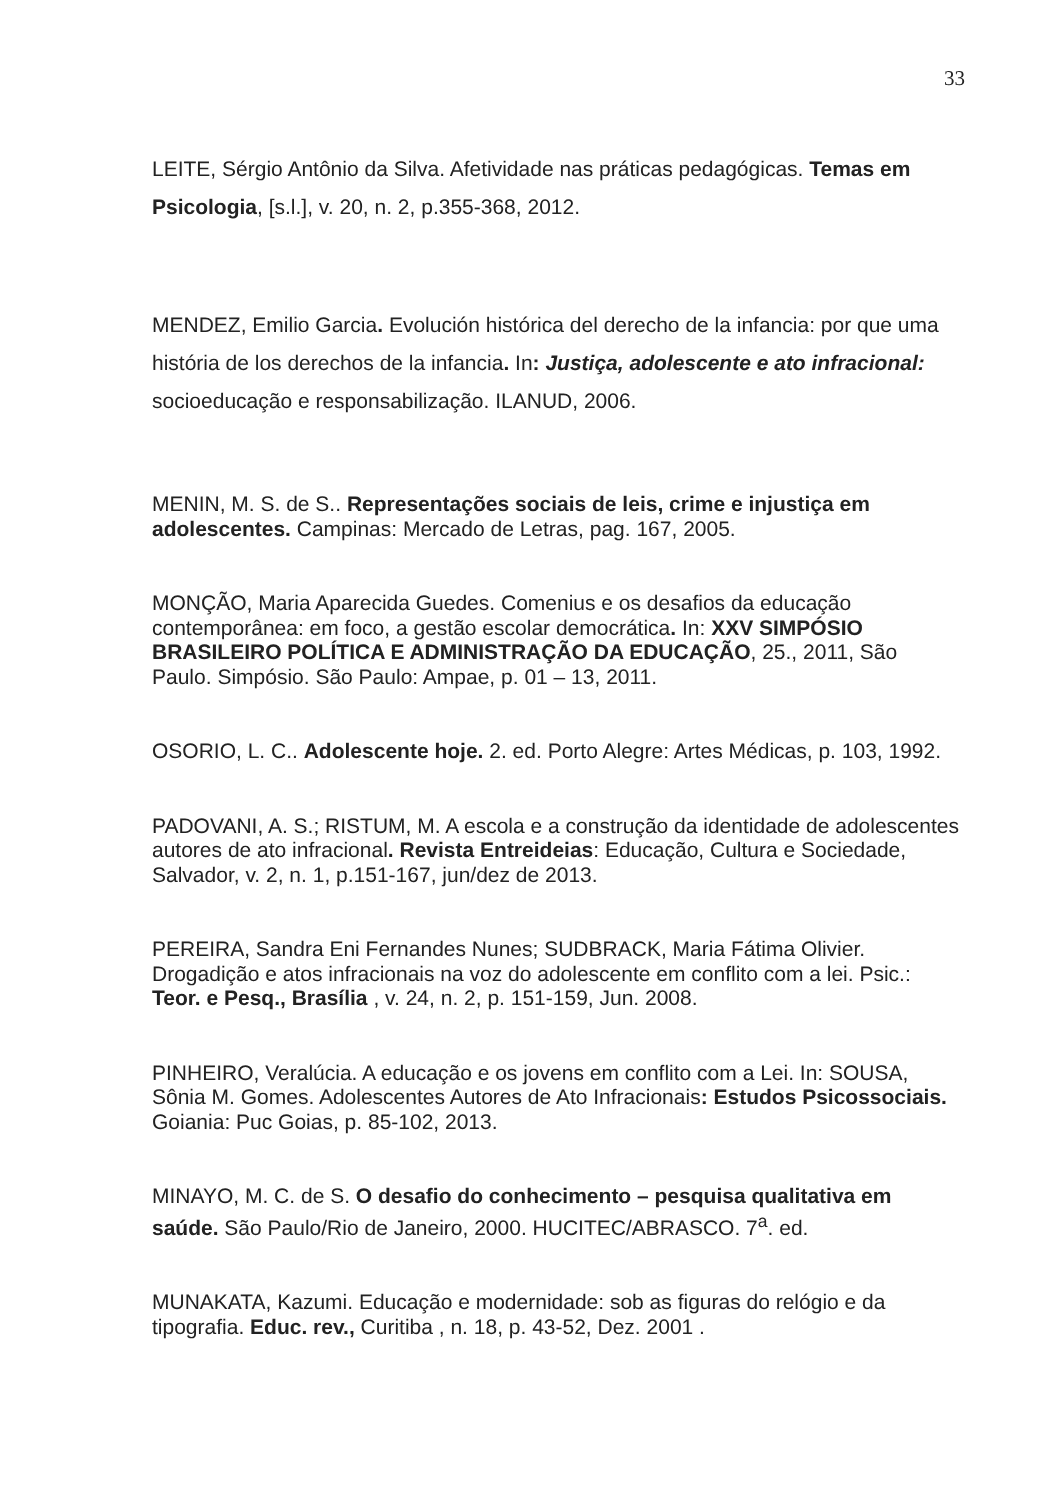33
LEITE, Sérgio Antônio da Silva. Afetividade nas práticas pedagógicas. Temas em Psicologia, [s.l.], v. 20, n. 2, p.355-368, 2012.
MENDEZ, Emilio Garcia. Evolución histórica del derecho de la infancia: por que uma história de los derechos de la infancia. In: Justiça, adolescente e ato infracional: socioeducação e responsabilização. ILANUD, 2006.
MENIN, M. S. de S.. Representações sociais de leis, crime e injustiça em adolescentes. Campinas: Mercado de Letras, pag. 167, 2005.
MONÇÃO, Maria Aparecida Guedes. Comenius e os desafios da educação contemporânea: em foco, a gestão escolar democrática. In: XXV SIMPÓSIO BRASILEIRO POLÍTICA E ADMINISTRAÇÃO DA EDUCAÇÃO, 25., 2011, São Paulo. Simpósio. São Paulo: Ampae, p. 01 – 13, 2011.
OSORIO, L. C.. Adolescente hoje. 2. ed. Porto Alegre: Artes Médicas, p. 103, 1992.
PADOVANI, A. S.; RISTUM, M. A escola e a construção da identidade de adolescentes autores de ato infracional. Revista Entreideias: Educação, Cultura e Sociedade, Salvador, v. 2, n. 1, p.151-167, jun/dez de 2013.
PEREIRA, Sandra Eni Fernandes Nunes; SUDBRACK, Maria Fátima Olivier. Drogadição e atos infracionais na voz do adolescente em conflito com a lei. Psic.: Teor. e Pesq., Brasília , v. 24, n. 2, p. 151-159, Jun. 2008.
PINHEIRO, Veralúcia. A educação e os jovens em conflito com a Lei. In: SOUSA, Sônia M. Gomes. Adolescentes Autores de Ato Infracionais: Estudos Psicossociais. Goiania: Puc Goias, p. 85-102, 2013.
MINAYO, M. C. de S. O desafio do conhecimento – pesquisa qualitativa em saúde. São Paulo/Rio de Janeiro, 2000. HUCITEC/ABRASCO. 7<sup>a</sup>. ed.
MUNAKATA, Kazumi. Educação e modernidade: sob as figuras do relógio e da tipografia. Educ. rev., Curitiba , n. 18, p. 43-52, Dez. 2001 .